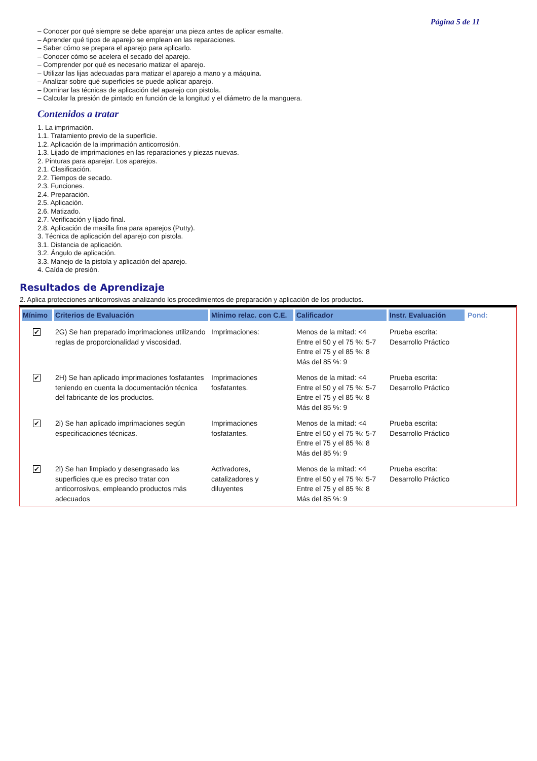Página 5 de 11
– Conocer por qué siempre se debe aparejar una pieza antes de aplicar esmalte.
– Aprender qué tipos de aparejo se emplean en las reparaciones.
– Saber cómo se prepara el aparejo para aplicarlo.
– Conocer cómo se acelera el secado del aparejo.
– Comprender por qué es necesario matizar el aparejo.
– Utilizar las lijas adecuadas para matizar el aparejo a mano y a máquina.
– Analizar sobre qué superficies se puede aplicar aparejo.
– Dominar las técnicas de aplicación del aparejo con pistola.
– Calcular la presión de pintado en función de la longitud y el diámetro de la manguera.
Contenidos a tratar
1. La imprimación.
1.1. Tratamiento previo de la superficie.
1.2. Aplicación de la imprimación anticorrosión.
1.3. Lijado de imprimaciones en las reparaciones y piezas nuevas.
2. Pinturas para aparejar. Los aparejos.
2.1. Clasificación.
2.2. Tiempos de secado.
2.3. Funciones.
2.4. Preparación.
2.5. Aplicación.
2.6. Matizado.
2.7. Verificación y lijado final.
2.8. Aplicación de masilla fina para aparejos (Putty).
3. Técnica de aplicación del aparejo con pistola.
3.1. Distancia de aplicación.
3.2. Ángulo de aplicación.
3.3. Manejo de la pistola y aplicación del aparejo.
4. Caída de presión.
Resultados de Aprendizaje
2. Aplica protecciones anticorrosivas analizando los procedimientos de preparación y aplicación de los productos.
| Mínimo | Criterios de Evaluación | Mínimo relac. con C.E. | Calificador | Instr. Evaluación | Pond: |
| --- | --- | --- | --- | --- | --- |
| ✔ | 2G) Se han preparado imprimaciones utilizando reglas de proporcionalidad y viscosidad. | Imprimaciones: | Menos de la mitad: <4 Entre el 50 y el 75 %: 5-7 Entre el 75 y el 85 %: 8 Más del 85 %: 9 | Prueba escrita: Desarrollo Práctico | |
| ✔ | 2H) Se han aplicado imprimaciones fosfatantes teniendo en cuenta la documentación técnica del fabricante de los productos. | Imprimaciones fosfatantes. | Menos de la mitad: <4 Entre el 50 y el 75 %: 5-7 Entre el 75 y el 85 %: 8 Más del 85 %: 9 | Prueba escrita: Desarrollo Práctico | |
| ✔ | 2i) Se han aplicado imprimaciones según especificaciones técnicas. | Imprimaciones fosfatantes. | Menos de la mitad: <4 Entre el 50 y el 75 %: 5-7 Entre el 75 y el 85 %: 8 Más del 85 %: 9 | Prueba escrita: Desarrollo Práctico | |
| ✔ | 2l) Se han limpiado y desengrasado las superficies que es preciso tratar con anticorrosivos, empleando productos más adecuados | Activadores, catalizadores y diluyentes | Menos de la mitad: <4 Entre el 50 y el 75 %: 5-7 Entre el 75 y el 85 %: 8 Más del 85 %: 9 | Prueba escrita: Desarrollo Práctico | |